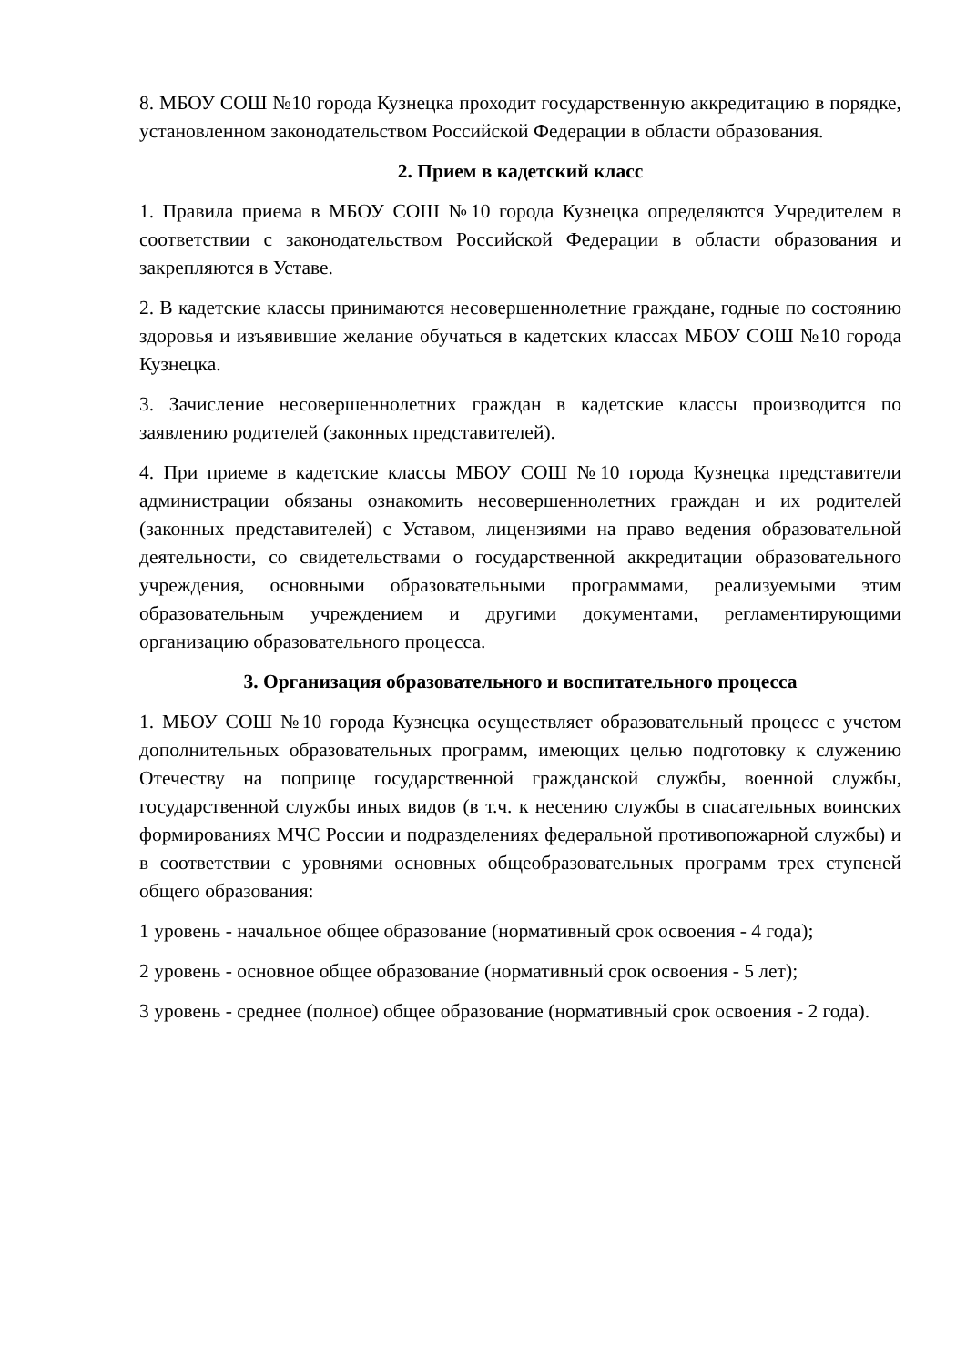8. МБОУ СОШ №10 города Кузнецка проходит государственную аккредитацию в порядке, установленном законодательством Российской Федерации в области образования.
2. Прием в кадетский класс
1. Правила приема в МБОУ СОШ №10 города Кузнецка определяются Учредителем в соответствии с законодательством Российской Федерации в области образования и закрепляются в Уставе.
2. В кадетские классы принимаются несовершеннолетние граждане, годные по состоянию здоровья и изъявившие желание обучаться в кадетских классах МБОУ СОШ №10 города Кузнецка.
3. Зачисление несовершеннолетних граждан в кадетские классы производится по заявлению родителей (законных представителей).
4. При приеме в кадетские классы МБОУ СОШ №10 города Кузнецка представители администрации обязаны ознакомить несовершеннолетних граждан и их родителей (законных представителей) с Уставом, лицензиями на право ведения образовательной деятельности, со свидетельствами о государственной аккредитации образовательного учреждения, основными образовательными программами, реализуемыми этим образовательным учреждением и другими документами, регламентирующими организацию образовательного процесса.
3. Организация образовательного и воспитательного процесса
1. МБОУ СОШ №10 города Кузнецка осуществляет образовательный процесс с учетом дополнительных образовательных программ, имеющих целью подготовку к служению Отечеству на поприще государственной гражданской службы, военной службы, государственной службы иных видов (в т.ч. к несению службы в спасательных воинских формированиях МЧС России и подразделениях федеральной противопожарной службы) и в соответствии с уровнями основных общеобразовательных программ трех ступеней общего образования:
1 уровень - начальное общее образование (нормативный срок освоения - 4 года);
2 уровень - основное общее образование (нормативный срок освоения - 5 лет);
3 уровень - среднее (полное) общее образование (нормативный срок освоения - 2 года).